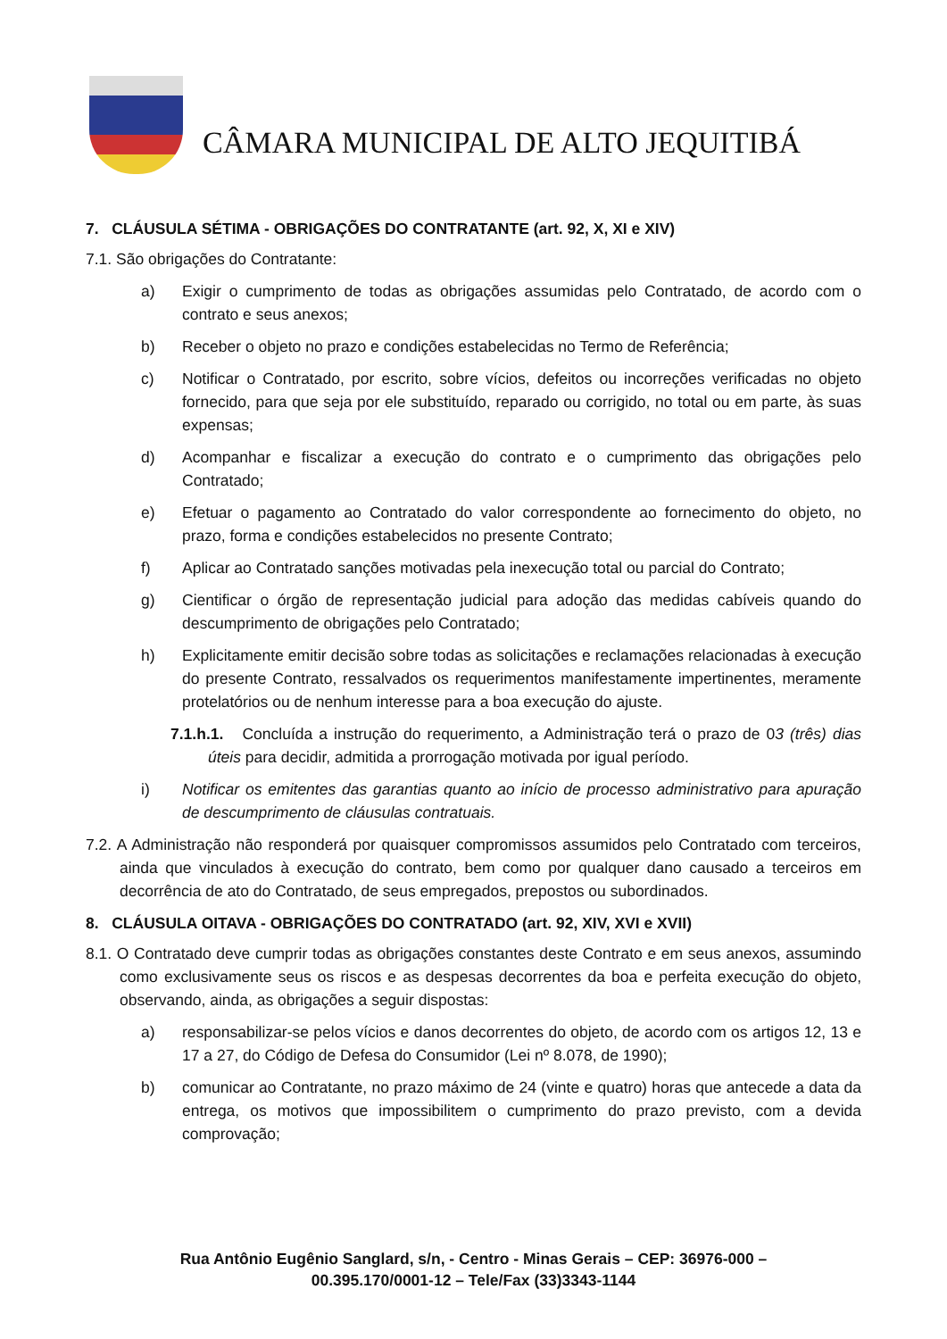CÂMARA MUNICIPAL DE ALTO JEQUITIBÁ
7. CLÁUSULA SÉTIMA - OBRIGAÇÕES DO CONTRATANTE (art. 92, X, XI e XIV)
7.1. São obrigações do Contratante:
a) Exigir o cumprimento de todas as obrigações assumidas pelo Contratado, de acordo com o contrato e seus anexos;
b) Receber o objeto no prazo e condições estabelecidas no Termo de Referência;
c) Notificar o Contratado, por escrito, sobre vícios, defeitos ou incorreções verificadas no objeto fornecido, para que seja por ele substituído, reparado ou corrigido, no total ou em parte, às suas expensas;
d) Acompanhar e fiscalizar a execução do contrato e o cumprimento das obrigações pelo Contratado;
e) Efetuar o pagamento ao Contratado do valor correspondente ao fornecimento do objeto, no prazo, forma e condições estabelecidos no presente Contrato;
f) Aplicar ao Contratado sanções motivadas pela inexecução total ou parcial do Contrato;
g) Cientificar o órgão de representação judicial para adoção das medidas cabíveis quando do descumprimento de obrigações pelo Contratado;
h) Explicitamente emitir decisão sobre todas as solicitações e reclamações relacionadas à execução do presente Contrato, ressalvados os requerimentos manifestamente impertinentes, meramente protelatórios ou de nenhum interesse para a boa execução do ajuste.
7.1.h.1. Concluída a instrução do requerimento, a Administração terá o prazo de 03 (três) dias úteis para decidir, admitida a prorrogação motivada por igual período.
i) Notificar os emitentes das garantias quanto ao início de processo administrativo para apuração de descumprimento de cláusulas contratuais.
7.2. A Administração não responderá por quaisquer compromissos assumidos pelo Contratado com terceiros, ainda que vinculados à execução do contrato, bem como por qualquer dano causado a terceiros em decorrência de ato do Contratado, de seus empregados, prepostos ou subordinados.
8. CLÁUSULA OITAVA - OBRIGAÇÕES DO CONTRATADO (art. 92, XIV, XVI e XVII)
8.1. O Contratado deve cumprir todas as obrigações constantes deste Contrato e em seus anexos, assumindo como exclusivamente seus os riscos e as despesas decorrentes da boa e perfeita execução do objeto, observando, ainda, as obrigações a seguir dispostas:
a) responsabilizar-se pelos vícios e danos decorrentes do objeto, de acordo com os artigos 12, 13 e 17 a 27, do Código de Defesa do Consumidor (Lei nº 8.078, de 1990);
b) comunicar ao Contratante, no prazo máximo de 24 (vinte e quatro) horas que antecede a data da entrega, os motivos que impossibilitem o cumprimento do prazo previsto, com a devida comprovação;
Rua Antônio Eugênio Sanglard, s/n, - Centro - Minas Gerais – CEP: 36976-000 –
00.395.170/0001-12 – Tele/Fax (33)3343-1144